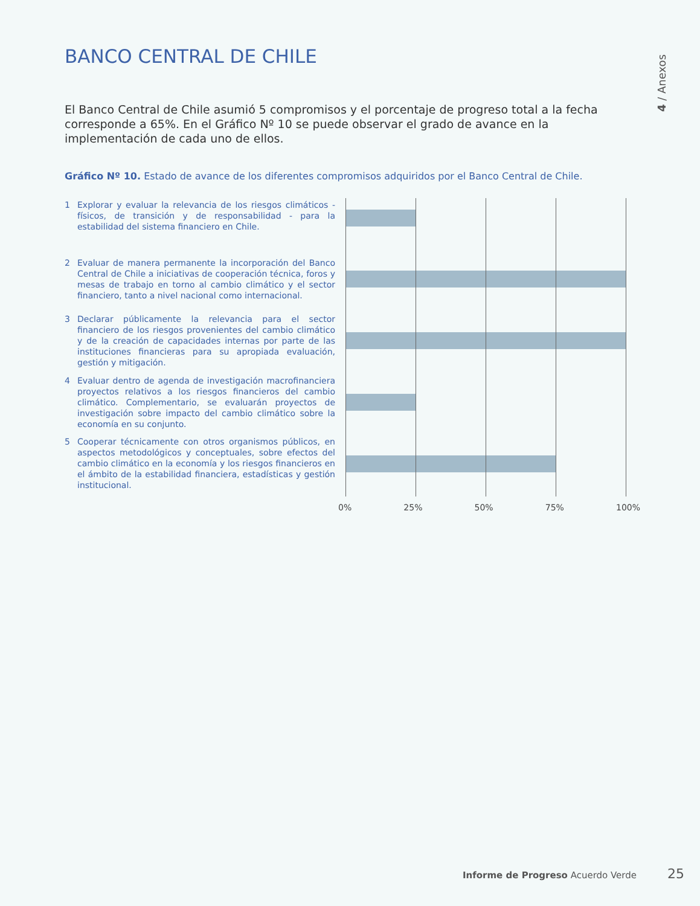BANCO CENTRAL DE CHILE
4 / Anexos
El Banco Central de Chile asumió 5 compromisos y el porcentaje de progreso total a la fecha corresponde a 65%. En el Gráfico Nº 10 se puede observar el grado de avance en la implementación de cada uno de ellos.
Gráfico Nº 10. Estado de avance de los diferentes compromisos adquiridos por el Banco Central de Chile.
1 Explorar y evaluar la relevancia de los riesgos climáticos - físicos, de transición y de responsabilidad - para la estabilidad del sistema financiero en Chile.
2 Evaluar de manera permanente la incorporación del Banco Central de Chile a iniciativas de cooperación técnica, foros y mesas de trabajo en torno al cambio climático y el sector financiero, tanto a nivel nacional como internacional.
3 Declarar públicamente la relevancia para el sector financiero de los riesgos provenientes del cambio climático y de la creación de capacidades internas por parte de las instituciones financieras para su apropiada evaluación, gestión y mitigación.
4 Evaluar dentro de agenda de investigación macrofinanciera proyectos relativos a los riesgos financieros del cambio climático. Complementario, se evaluarán proyectos de investigación sobre impacto del cambio climático sobre la economía en su conjunto.
5 Cooperar técnicamente con otros organismos públicos, en aspectos metodológicos y conceptuales, sobre efectos del cambio climático en la economía y los riesgos financieros en el ámbito de la estabilidad financiera, estadísticas y gestión institucional.
0% 25% 50% 75% 100%
Informe de Progreso Acuerdo Verde
25